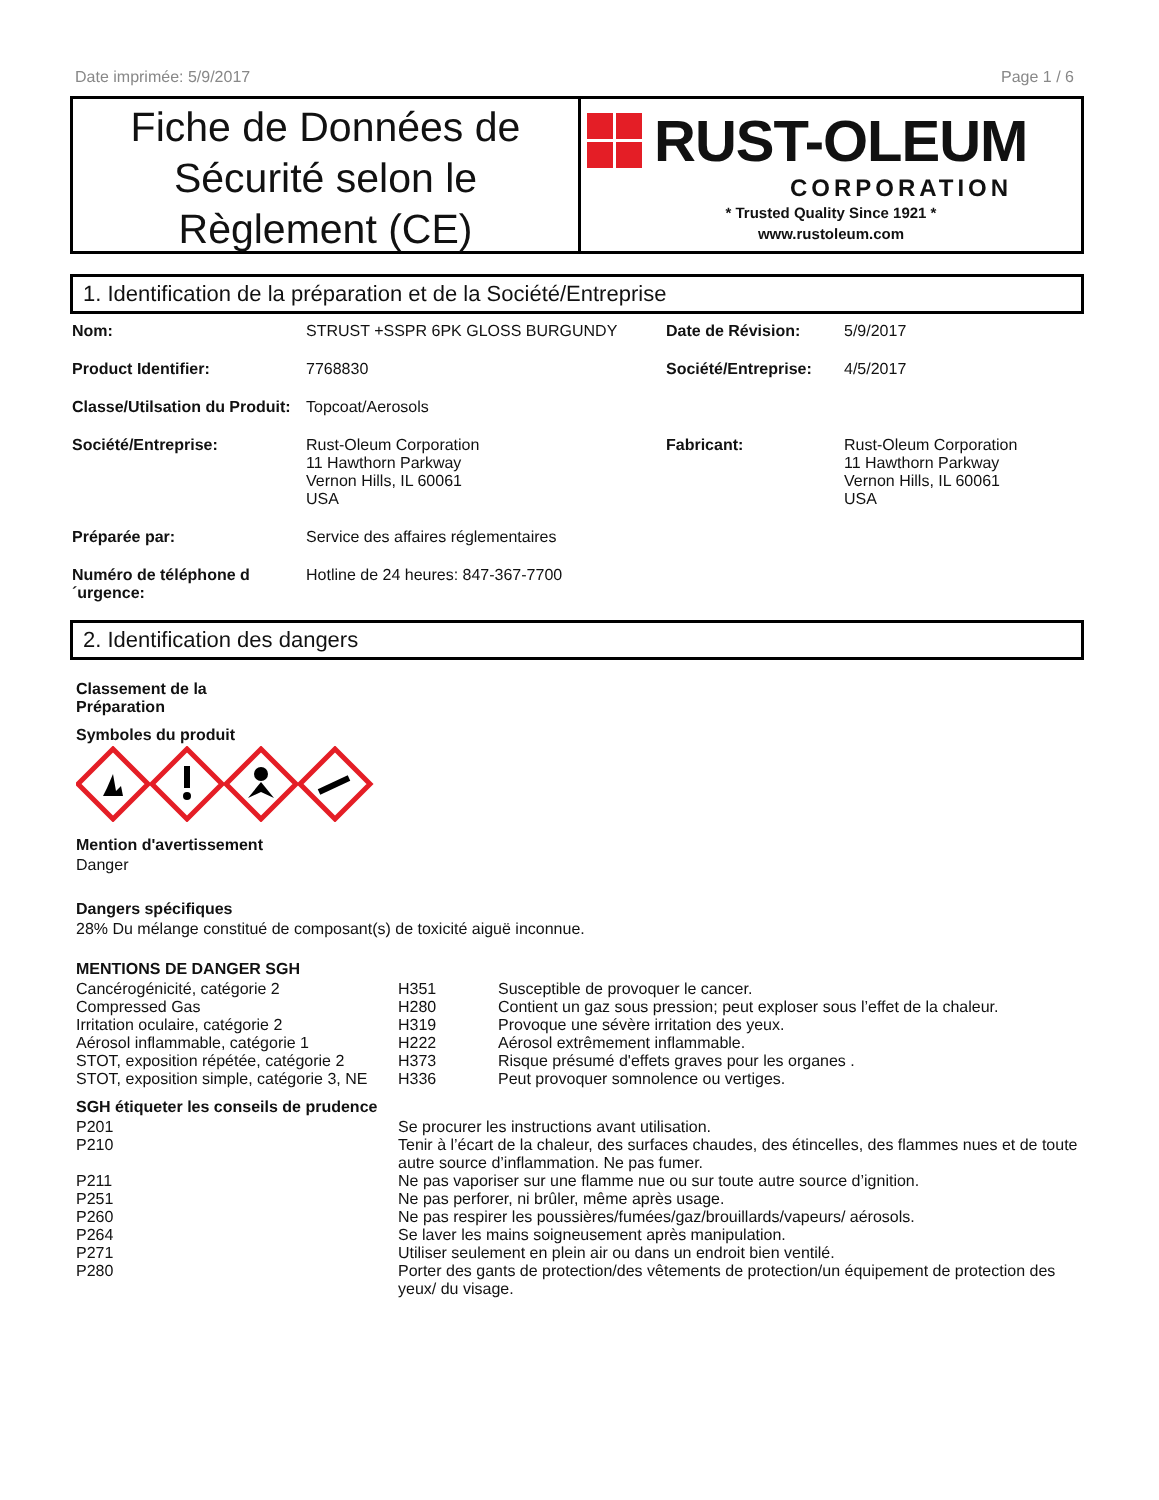Date imprimée: 5/9/2017 Page 1 / 6
Fiche de Données de Sécurité selon le Règlement (CE)
RUST-OLEUM
CORPORATION
* Trusted Quality Since 1921 *
www.rustoleum.com
1. Identification de la préparation et de la Société/Entreprise
| Nom: | STRUST +SSPR 6PK GLOSS BURGUNDY | Date de Révision: | 5/9/2017 |
| Product Identifier: | 7768830 | Société/Entreprise: | 4/5/2017 |
| Classe/Utilsation du Produit: | Topcoat/Aerosols | | |
| Société/Entreprise: | Rust-Oleum Corporation 11 Hawthorn Parkway Vernon Hills, IL 60061 USA | Fabricant: | Rust-Oleum Corporation 11 Hawthorn Parkway Vernon Hills, IL 60061 USA |
| Préparée par: | Service des affaires réglementaires | | |
| Numéro de téléphone d ´urgence: | Hotline de 24 heures: 847-367-7700 | | |
2. Identification des dangers
Classement de la
Préparation
Symboles du produit
Mention d'avertissement
Danger
Dangers spécifiques
28% Du mélange constitué de composant(s) de toxicité aiguë inconnue.
MENTIONS DE DANGER SGH
| Cancérogénicité, catégorie 2 | H351 | Susceptible de provoquer le cancer. |
| Compressed Gas | H280 | Contient un gaz sous pression; peut exploser sous l’effet de la chaleur. |
| Irritation oculaire, catégorie 2 | H319 | Provoque une sévère irritation des yeux. |
| Aérosol inflammable, catégorie 1 | H222 | Aérosol extrêmement inflammable. |
| STOT, exposition répétée, catégorie 2 | H373 | Risque présumé d'effets graves pour les organes . |
| STOT, exposition simple, catégorie 3, NE | H336 | Peut provoquer somnolence ou vertiges. |
SGH étiqueter les conseils de prudence
| P201 | Se procurer les instructions avant utilisation. |
| P210 | Tenir à l’écart de la chaleur, des surfaces chaudes, des étincelles, des flammes nues et de toute autre source d’inflammation. Ne pas fumer. |
| P211 | Ne pas vaporiser sur une flamme nue ou sur toute autre source d’ignition. |
| P251 | Ne pas perforer, ni brûler, même après usage. |
| P260 | Ne pas respirer les poussières/fumées/gaz/brouillards/vapeurs/ aérosols. |
| P264 | Se laver les mains soigneusement après manipulation. |
| P271 | Utiliser seulement en plein air ou dans un endroit bien ventilé. |
| P280 | Porter des gants de protection/des vêtements de protection/un équipement de protection des yeux/ du visage. |